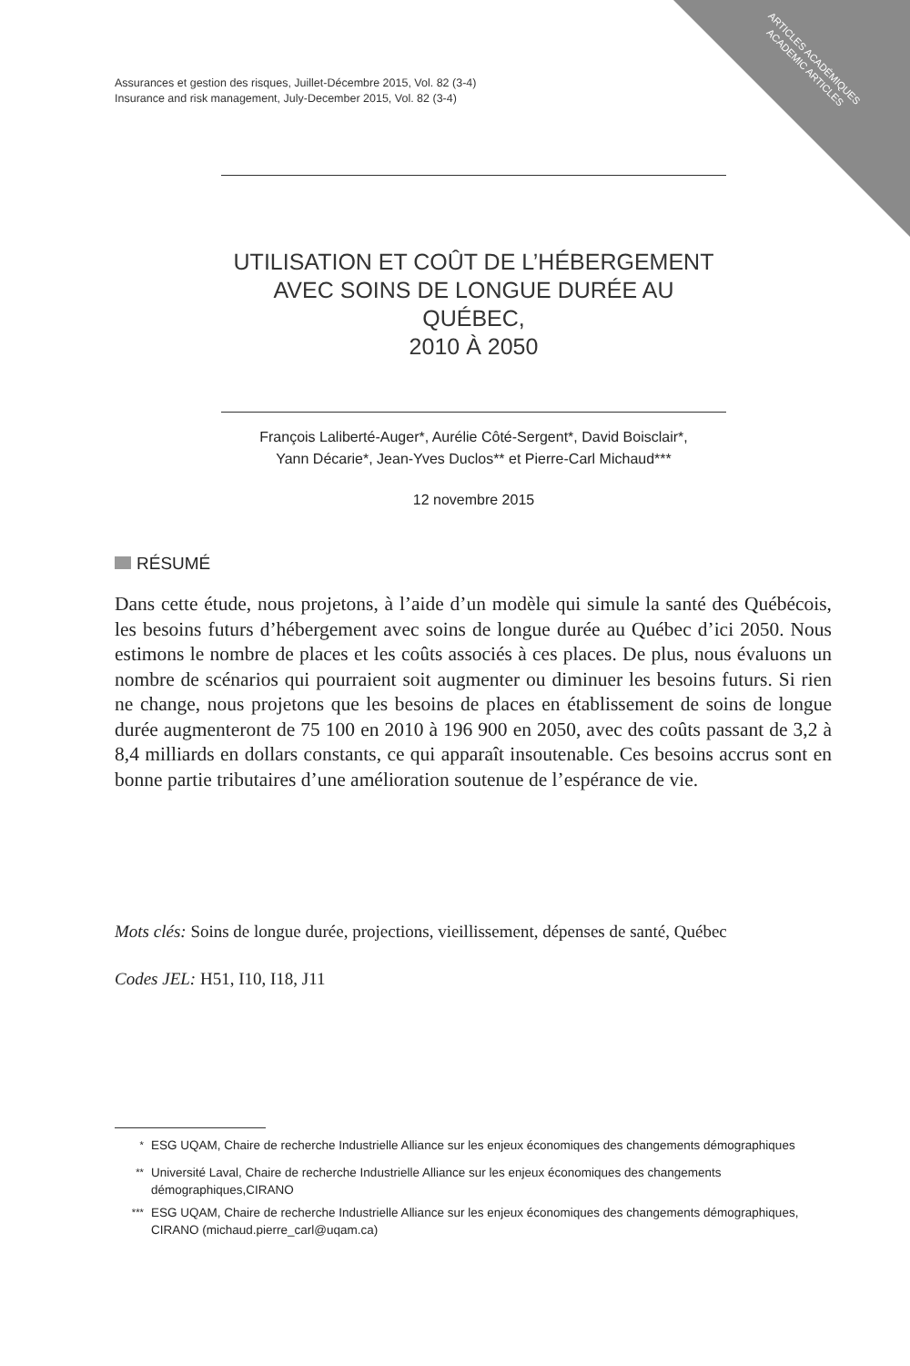ARTICLES ACADÉMIQUES
ACADEMIC ARTICLES
Assurances et gestion des risques, Juillet-Décembre 2015, Vol. 82 (3-4)
Insurance and risk management, July-December 2015, Vol. 82 (3-4)
UTILISATION ET COÛT DE L’HÉBERGEMENT
AVEC SOINS DE LONGUE DURÉE AU QUÉBEC,
2010 À 2050
François Laliberté-Auger*, Aurélie Côté-Sergent*, David Boisclair*,
Yann Décarie*, Jean-Yves Duclos** et Pierre-Carl Michaud***
12 novembre 2015
RÉSUMÉ
Dans cette étude, nous projetons, à l’aide d’un modèle qui simule la santé des Québécois, les besoins futurs d’hébergement avec soins de longue durée au Québec d’ici 2050. Nous estimons le nombre de places et les coûts associés à ces places. De plus, nous évaluons un nombre de scénarios qui pourraient soit augmenter ou diminuer les besoins futurs. Si rien ne change, nous projetons que les besoins de places en établissement de soins de longue durée augmenteront de 75 100 en 2010 à 196 900 en 2050, avec des coûts passant de 3,2 à 8,4 milliards en dollars constants, ce qui apparaît insoutenable. Ces besoins accrus sont en bonne partie tributaires d’une amélioration soutenue de l’espérance de vie.
Mots clés: Soins de longue durée, projections, vieillissement, dépenses de santé, Québec
Codes JEL: H51, I10, I18, J11
<sup>*</sup> ESG UQAM, Chaire de recherche Industrielle Alliance sur les enjeux économiques des changements démographiques
<sup>**</sup> Université Laval, Chaire de recherche Industrielle Alliance sur les enjeux économiques des changements démographiques,CIRANO
<sup>***</sup> ESG UQAM, Chaire de recherche Industrielle Alliance sur les enjeux économiques des changements démographiques, CIRANO (michaud.pierre_carl@uqam.ca)